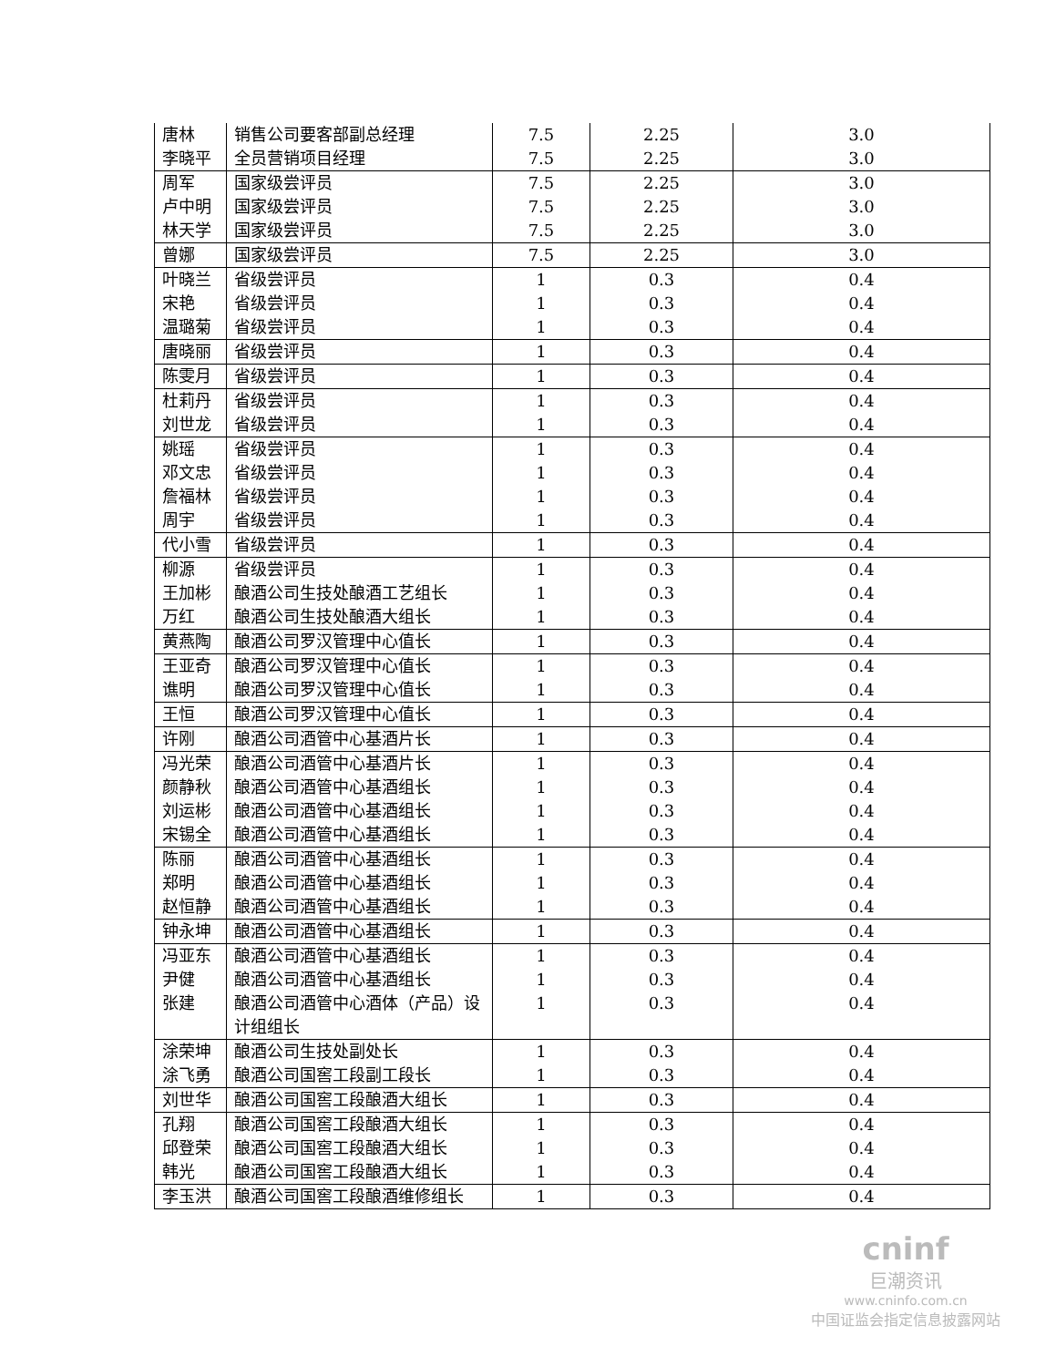| 唐林 | 销售公司要客部副总经理 | 7.5 | 2.25 | 3.0 |
| 李晓平 | 全员营销项目经理 | 7.5 | 2.25 | 3.0 |
| 周军 | 国家级尝评员 | 7.5 | 2.25 | 3.0 |
| 卢中明 | 国家级尝评员 | 7.5 | 2.25 | 3.0 |
| 林天学 | 国家级尝评员 | 7.5 | 2.25 | 3.0 |
| 曾娜 | 国家级尝评员 | 7.5 | 2.25 | 3.0 |
| 叶晓兰 | 省级尝评员 | 1 | 0.3 | 0.4 |
| 宋艳 | 省级尝评员 | 1 | 0.3 | 0.4 |
| 温璐菊 | 省级尝评员 | 1 | 0.3 | 0.4 |
| 唐晓丽 | 省级尝评员 | 1 | 0.3 | 0.4 |
| 陈雯月 | 省级尝评员 | 1 | 0.3 | 0.4 |
| 杜莉丹 | 省级尝评员 | 1 | 0.3 | 0.4 |
| 刘世龙 | 省级尝评员 | 1 | 0.3 | 0.4 |
| 姚瑶 | 省级尝评员 | 1 | 0.3 | 0.4 |
| 邓文忠 | 省级尝评员 | 1 | 0.3 | 0.4 |
| 詹福林 | 省级尝评员 | 1 | 0.3 | 0.4 |
| 周宇 | 省级尝评员 | 1 | 0.3 | 0.4 |
| 代小雪 | 省级尝评员 | 1 | 0.3 | 0.4 |
| 柳源 | 省级尝评员 | 1 | 0.3 | 0.4 |
| 王加彬 | 酿酒公司生技处酿酒工艺组长 | 1 | 0.3 | 0.4 |
| 万红 | 酿酒公司生技处酿酒大组长 | 1 | 0.3 | 0.4 |
| 黄燕陶 | 酿酒公司罗汉管理中心值长 | 1 | 0.3 | 0.4 |
| 王亚奇 | 酿酒公司罗汉管理中心值长 | 1 | 0.3 | 0.4 |
| 谯明 | 酿酒公司罗汉管理中心值长 | 1 | 0.3 | 0.4 |
| 王恒 | 酿酒公司罗汉管理中心值长 | 1 | 0.3 | 0.4 |
| 许刚 | 酿酒公司酒管中心基酒片长 | 1 | 0.3 | 0.4 |
| 冯光荣 | 酿酒公司酒管中心基酒片长 | 1 | 0.3 | 0.4 |
| 颜静秋 | 酿酒公司酒管中心基酒组长 | 1 | 0.3 | 0.4 |
| 刘运彬 | 酿酒公司酒管中心基酒组长 | 1 | 0.3 | 0.4 |
| 宋锡全 | 酿酒公司酒管中心基酒组长 | 1 | 0.3 | 0.4 |
| 陈丽 | 酿酒公司酒管中心基酒组长 | 1 | 0.3 | 0.4 |
| 郑明 | 酿酒公司酒管中心基酒组长 | 1 | 0.3 | 0.4 |
| 赵恒静 | 酿酒公司酒管中心基酒组长 | 1 | 0.3 | 0.4 |
| 钟永坤 | 酿酒公司酒管中心基酒组长 | 1 | 0.3 | 0.4 |
| 冯亚东 | 酿酒公司酒管中心基酒组长 | 1 | 0.3 | 0.4 |
| 尹健 | 酿酒公司酒管中心基酒组长 | 1 | 0.3 | 0.4 |
| 张建 | 酿酒公司酒管中心酒体（产品）设计组组长 | 1 | 0.3 | 0.4 |
| 涂荣坤 | 酿酒公司生技处副处长 | 1 | 0.3 | 0.4 |
| 涂飞勇 | 酿酒公司国窖工段副工段长 | 1 | 0.3 | 0.4 |
| 刘世华 | 酿酒公司国窖工段酿酒大组长 | 1 | 0.3 | 0.4 |
| 孔翔 | 酿酒公司国窖工段酿酒大组长 | 1 | 0.3 | 0.4 |
| 邱登荣 | 酿酒公司国窖工段酿酒大组长 | 1 | 0.3 | 0.4 |
| 韩光 | 酿酒公司国窖工段酿酒大组长 | 1 | 0.3 | 0.4 |
| 李玉洪 | 酿酒公司国窖工段酿酒维修组长 | 1 | 0.3 | 0.4 |
cninf
巨潮资讯
www.cninfo.com.cn
中国证监会指定信息披露网站